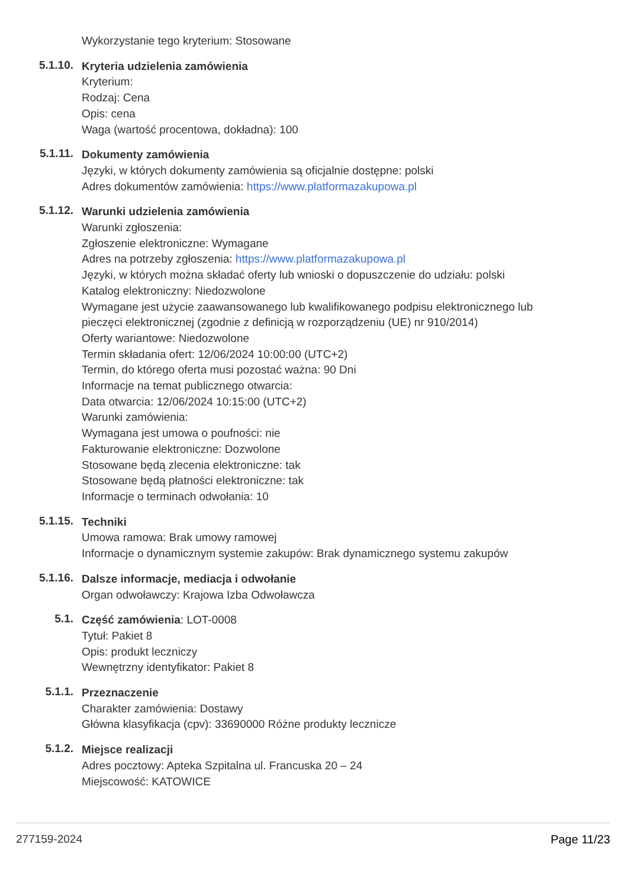Wykorzystanie tego kryterium: Stosowane
5.1.10.
Kryteria udzielenia zamówienia
Kryterium:
Rodzaj: Cena
Opis: cena
Waga (wartość procentowa, dokładna): 100
5.1.11.
Dokumenty zamówienia
Języki, w których dokumenty zamówienia są oficjalnie dostępne: polski
Adres dokumentów zamówienia: https://www.platformazakupowa.pl
5.1.12.
Warunki udzielenia zamówienia
Warunki zgłoszenia:
Zgłoszenie elektroniczne: Wymagane
Adres na potrzeby zgłoszenia: https://www.platformazakupowa.pl
Języki, w których można składać oferty lub wnioski o dopuszczenie do udziału: polski
Katalog elektroniczny: Niedozwolone
Wymagane jest użycie zaawansowanego lub kwalifikowanego podpisu elektronicznego lub pieczęci elektronicznej (zgodnie z definicją w rozporządzeniu (UE) nr 910/2014)
Oferty wariantowe: Niedozwolone
Termin składania ofert: 12/06/2024 10:00:00 (UTC+2)
Termin, do którego oferta musi pozostać ważna: 90 Dni
Informacje na temat publicznego otwarcia:
Data otwarcia: 12/06/2024 10:15:00 (UTC+2)
Warunki zamówienia:
Wymagana jest umowa o poufności: nie
Fakturowanie elektroniczne: Dozwolone
Stosowane będą zlecenia elektroniczne: tak
Stosowane będą płatności elektroniczne: tak
Informacje o terminach odwołania: 10
5.1.15.
Techniki
Umowa ramowa: Brak umowy ramowej
Informacje o dynamicznym systemie zakupów: Brak dynamicznego systemu zakupów
5.1.16.
Dalsze informacje, mediacja i odwołanie
Organ odwoławczy: Krajowa Izba Odwoławcza
5.1.
Część zamówienia: LOT-0008
Tytuł: Pakiet 8
Opis: produkt leczniczy
Wewnętrzny identyfikator: Pakiet 8
5.1.1.
Przeznaczenie
Charakter zamówienia: Dostawy
Główna klasyfikacja (cpv): 33690000 Różne produkty lecznicze
5.1.2.
Miejsce realizacji
Adres pocztowy: Apteka Szpitalna ul. Francuska 20 – 24
Miejscowość: KATOWICE
277159-2024 Page 11/23